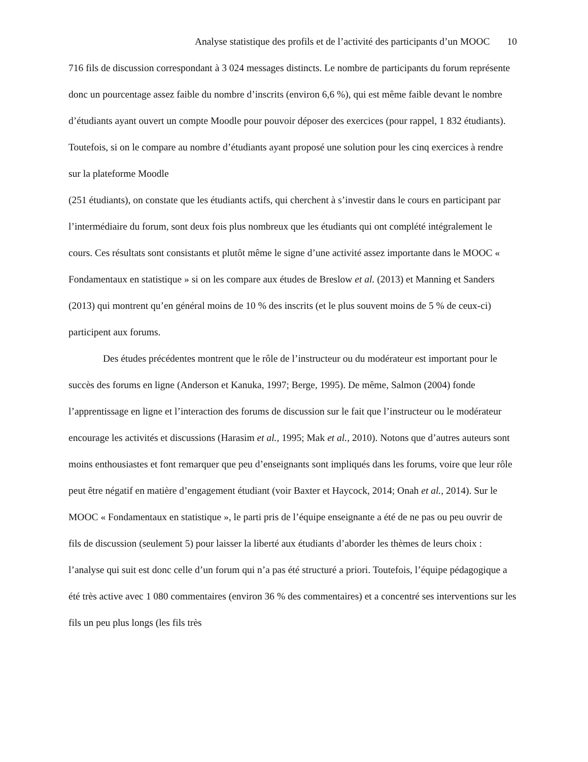Analyse statistique des profils et de l’activité des participants d’un MOOC 10
716 fils de discussion correspondant à 3 024 messages distincts. Le nombre de participants du forum représente donc un pourcentage assez faible du nombre d’inscrits (environ 6,6 %), qui est même faible devant le nombre d’étudiants ayant ouvert un compte Moodle pour pouvoir déposer des exercices (pour rappel, 1 832 étudiants). Toutefois, si on le compare au nombre d’étudiants ayant proposé une solution pour les cinq exercices à rendre sur la plateforme Moodle
(251 étudiants), on constate que les étudiants actifs, qui cherchent à s’investir dans le cours en participant par l’intermédiaire du forum, sont deux fois plus nombreux que les étudiants qui ont complété intégralement le cours. Ces résultats sont consistants et plutôt même le signe d’une activité assez importante dans le MOOC « Fondamentaux en statistique » si on les compare aux études de Breslow et al. (2013) et Manning et Sanders (2013) qui montrent qu’en général moins de 10 % des inscrits (et le plus souvent moins de 5 % de ceux-ci) participent aux forums.
Des études précédentes montrent que le rôle de l’instructeur ou du modérateur est important pour le succès des forums en ligne (Anderson et Kanuka, 1997; Berge, 1995). De même, Salmon (2004) fonde l’apprentissage en ligne et l’interaction des forums de discussion sur le fait que l’instructeur ou le modérateur encourage les activités et discussions (Harasim et al., 1995; Mak et al., 2010). Notons que d’autres auteurs sont moins enthousiastes et font remarquer que peu d’enseignants sont impliqués dans les forums, voire que leur rôle peut être négatif en matière d’engagement étudiant (voir Baxter et Haycock, 2014; Onah et al., 2014). Sur le MOOC « Fondamentaux en statistique », le parti pris de l’équipe enseignante a été de ne pas ou peu ouvrir de fils de discussion (seulement 5) pour laisser la liberté aux étudiants d’aborder les thèmes de leurs choix : l’analyse qui suit est donc celle d’un forum qui n’a pas été structuré a priori. Toutefois, l’équipe pédagogique a été très active avec 1 080 commentaires (environ 36 % des commentaires) et a concentré ses interventions sur les fils un peu plus longs (les fils très